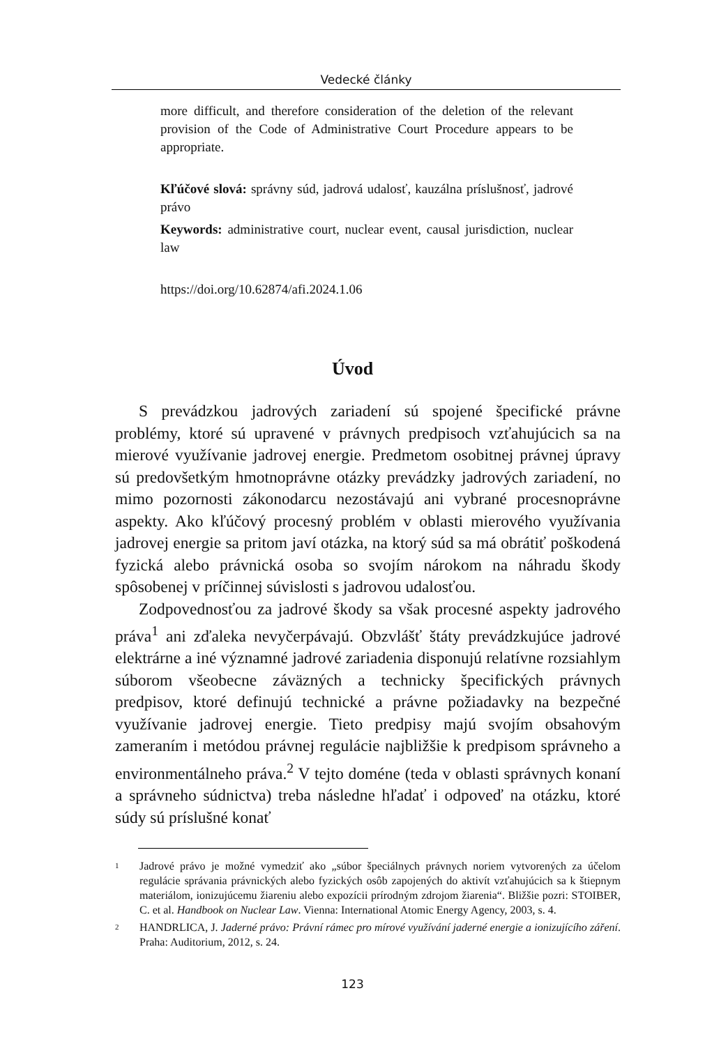Vedecké články
more difficult, and therefore consideration of the deletion of the relevant provision of the Code of Administrative Court Procedure appears to be appropriate.
Kľúčové slová: správny súd, jadrová udalosť, kauzálna príslušnosť, jadrové právo
Keywords: administrative court, nuclear event, causal jurisdiction, nuclear law
https://doi.org/10.62874/afi.2024.1.06
Úvod
S prevádzkou jadrových zariadení sú spojené špecifické právne problémy, ktoré sú upravené v právnych predpisoch vzťahujúcich sa na mierové využívanie jadrovej energie. Predmetom osobitnej právnej úpravy sú predovšetkým hmotnoprávne otázky prevádzky jadrových zariadení, no mimo pozornosti zákonodarcu nezostávajú ani vybrané procesnoprávne aspekty. Ako kľúčový procesný problém v oblasti mierového využívania jadrovej energie sa pritom javí otázka, na ktorý súd sa má obrátiť poškodená fyzická alebo právnická osoba so svojím nárokom na náhradu škody spôsobenej v príčinnej súvislosti s jadrovou udalosťou.
Zodpovednosťou za jadrové škody sa však procesné aspekty jadrového práva<sup>1</sup> ani zďaleka nevyčerpávajú. Obzvlášť štáty prevádzkujúce jadrové elektrárne a iné významné jadrové zariadenia disponujú relatívne rozsiahlym súborom všeobecne záväzných a technicky špecifických právnych predpisov, ktoré definujú technické a právne požiadavky na bezpečné využívanie jadrovej energie. Tieto predpisy majú svojím obsahovým zameraním i metódou právnej regulácie najbližšie k predpisom správneho a environmentálneho práva.<sup>2</sup> V tejto doméne (teda v oblasti správnych konaní a správneho súdnictva) treba následne hľadať i odpoveď na otázku, ktoré súdy sú príslušné konať
1 Jadrové právo je možné vymedziť ako „súbor špeciálnych právnych noriem vytvorených za účelom regulácie správania právnických alebo fyzických osôb zapojených do aktivít vzťahujúcich sa k štiepnym materiálom, ionizujúcemu žiareniu alebo expozícii prírodným zdrojom žiarenia“. Bližšie pozri: STOIBER, C. et al. Handbook on Nuclear Law. Vienna: International Atomic Energy Agency, 2003, s. 4.
2 HANDRLICA, J. Jaderné právo: Právní rámec pro mírové využívání jaderné energie a ionizujícího záření. Praha: Auditorium, 2012, s. 24.
123